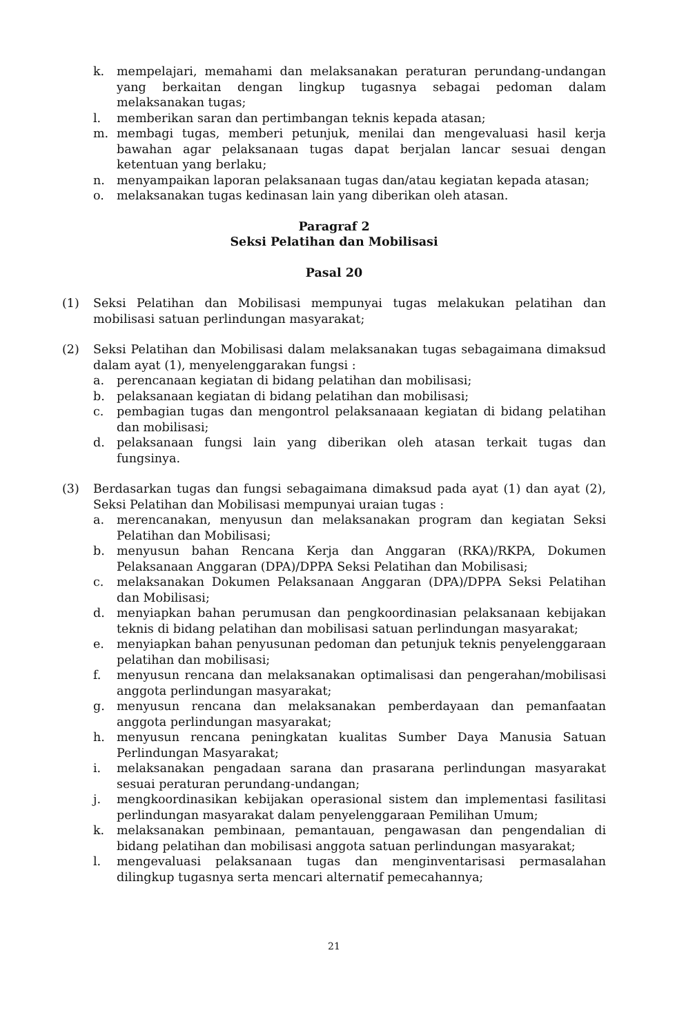k. mempelajari, memahami dan melaksanakan peraturan perundang-undangan yang berkaitan dengan lingkup tugasnya sebagai pedoman dalam melaksanakan tugas;
l. memberikan saran dan pertimbangan teknis kepada atasan;
m. membagi tugas, memberi petunjuk, menilai dan mengevaluasi hasil kerja bawahan agar pelaksanaan tugas dapat berjalan lancar sesuai dengan ketentuan yang berlaku;
n. menyampaikan laporan pelaksanaan tugas dan/atau kegiatan kepada atasan;
o. melaksanakan tugas kedinasan lain yang diberikan oleh atasan.
Paragraf 2
Seksi Pelatihan dan Mobilisasi
Pasal 20
(1) Seksi Pelatihan dan Mobilisasi mempunyai tugas melakukan pelatihan dan mobilisasi satuan perlindungan masyarakat;
(2) Seksi Pelatihan dan Mobilisasi dalam melaksanakan tugas sebagaimana dimaksud dalam ayat (1), menyelenggarakan fungsi :
a. perencanaan kegiatan di bidang pelatihan dan mobilisasi;
b. pelaksanaan kegiatan di bidang pelatihan dan mobilisasi;
c. pembagian tugas dan mengontrol pelaksanaaan kegiatan di bidang pelatihan dan mobilisasi;
d. pelaksanaan fungsi lain yang diberikan oleh atasan terkait tugas dan fungsinya.
(3) Berdasarkan tugas dan fungsi sebagaimana dimaksud pada ayat (1) dan ayat (2), Seksi Pelatihan dan Mobilisasi mempunyai uraian tugas :
a. merencanakan, menyusun dan melaksanakan program dan kegiatan Seksi Pelatihan dan Mobilisasi;
b. menyusun bahan Rencana Kerja dan Anggaran (RKA)/RKPA, Dokumen Pelaksanaan Anggaran (DPA)/DPPA Seksi Pelatihan dan Mobilisasi;
c. melaksanakan Dokumen Pelaksanaan Anggaran (DPA)/DPPA Seksi Pelatihan dan Mobilisasi;
d. menyiapkan bahan perumusan dan pengkoordinasian pelaksanaan kebijakan teknis di bidang pelatihan dan mobilisasi satuan perlindungan masyarakat;
e. menyiapkan bahan penyusunan pedoman dan petunjuk teknis penyelenggaraan pelatihan dan mobilisasi;
f. menyusun rencana dan melaksanakan optimalisasi dan pengerahan/mobilisasi anggota perlindungan masyarakat;
g. menyusun rencana dan melaksanakan pemberdayaan dan pemanfaatan anggota perlindungan masyarakat;
h. menyusun rencana peningkatan kualitas Sumber Daya Manusia Satuan Perlindungan Masyarakat;
i. melaksanakan pengadaan sarana dan prasarana perlindungan masyarakat sesuai peraturan perundang-undangan;
j. mengkoordinasikan kebijakan operasional sistem dan implementasi fasilitasi perlindungan masyarakat dalam penyelenggaraan Pemilihan Umum;
k. melaksanakan pembinaan, pemantauan, pengawasan dan pengendalian di bidang pelatihan dan mobilisasi anggota satuan perlindungan masyarakat;
l. mengevaluasi pelaksanaan tugas dan menginventarisasi permasalahan dilingkup tugasnya serta mencari alternatif pemecahannya;
21